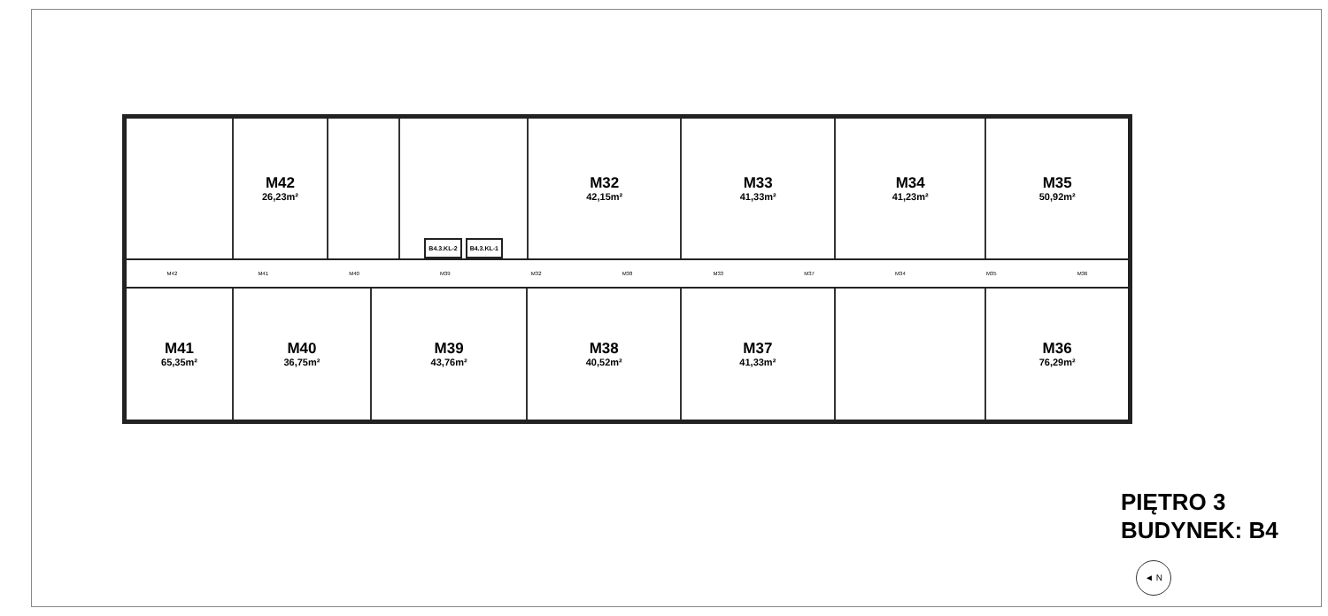M42
26,23m²
B4.3.KL-2 B4.3.KL-1
M32
42,15m²
M33
41,33m²
M34
41,23m²
M35
50,92m²
M42 M41 M40 M39 M32 M38 M33 M37 M34 M35 M36
M41
65,35m²
M40
36,75m²
M39
43,76m²
M38
40,52m²
M37
41,33m²
M36
76,29m²
PIĘTRO 3
BUDYNEK: B4
◄ N